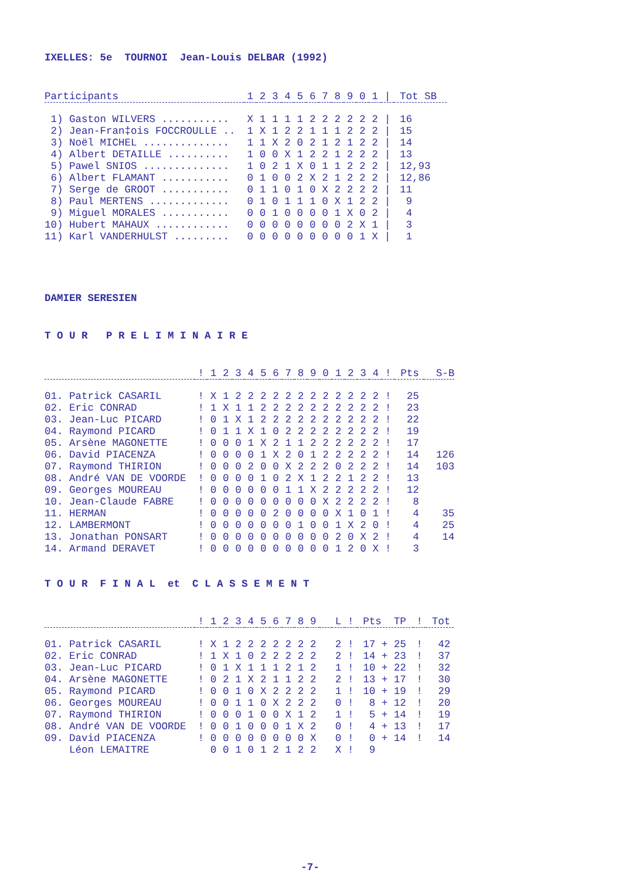IXELLES: 5e TOURNOI Jean-Louis DELBAR (1992)
| Participants | 1 | 2 | 3 | 4 | 5 | 6 | 7 | 8 | 9 | 0 | 1 | / | Tot SB |
| --- | --- | --- | --- | --- | --- | --- | --- | --- | --- | --- | --- | --- | --- |
| 1) Gaston WILVERS ........... | X | 1 | 1 | 1 | 1 | 2 | 2 | 2 | 2 | 2 | 2 | / | 16 |
| 2) Jean-Fran‡ois FOCCROULLE .. | 1 | X | 1 | 2 | 2 | 1 | 1 | 1 | 2 | 2 | 2 | / | 15 |
| 3) Noël MICHEL .............. | 1 | 1 | X | 2 | 0 | 2 | 1 | 2 | 1 | 2 | 2 | / | 14 |
| 4) Albert DETAILLE .......... | 1 | 0 | 0 | X | 1 | 2 | 2 | 1 | 2 | 2 | 2 | / | 13 |
| 5) Pawel SNIOS .............. | 1 | 0 | 2 | 1 | X | 0 | 1 | 1 | 2 | 2 | 2 | / | 12,93 |
| 6) Albert FLAMANT ........... | 0 | 1 | 0 | 0 | 2 | X | 2 | 1 | 2 | 2 | 2 | / | 12,86 |
| 7) Serge de GROOT ........... | 0 | 1 | 1 | 0 | 1 | 0 | X | 2 | 2 | 2 | 2 | / | 11 |
| 8) Paul MERTENS ............. | 0 | 1 | 0 | 1 | 1 | 1 | 0 | X | 1 | 2 | 2 | / | 9 |
| 9) Miguel MORALES ........... | 0 | 0 | 1 | 0 | 0 | 0 | 0 | 1 | X | 0 | 2 | / | 4 |
| 10) Hubert MAHAUX ............ | 0 | 0 | 0 | 0 | 0 | 0 | 0 | 0 | 2 | X | 1 | / | 3 |
| 11) Karl VANDERHULST ......... | 0 | 0 | 0 | 0 | 0 | 0 | 0 | 0 | 0 | 1 | X | / | 1 |
DAMIER SERESIEN
T O U R P R E L I M I N A I R E
| | ! | 1 | 2 | 3 | 4 | 5 | 6 | 7 | 8 | 9 | 0 | 1 | 2 | 3 | 4 | ! | Pts | S-B |
| --- | --- | --- | --- | --- | --- | --- | --- | --- | --- | --- | --- | --- | --- | --- | --- | --- | --- | --- |
| 01. Patrick CASARIL | ! | X | 1 | 2 | 2 | 2 | 2 | 2 | 2 | 2 | 2 | 2 | 2 | 2 | 2 | ! | 25 | |
| 02. Eric CONRAD | ! | 1 | X | 1 | 1 | 2 | 2 | 2 | 2 | 2 | 2 | 2 | 2 | 2 | 2 | ! | 23 | |
| 03. Jean-Luc PICARD | ! | 0 | 1 | X | 1 | 2 | 2 | 2 | 2 | 2 | 2 | 2 | 2 | 2 | 2 | ! | 22 | |
| 04. Raymond PICARD | ! | 0 | 1 | 1 | X | 1 | 0 | 2 | 2 | 2 | 2 | 2 | 2 | 2 | 2 | ! | 19 | |
| 05. Arsène MAGONETTE | ! | 0 | 0 | 0 | 1 | X | 2 | 1 | 1 | 2 | 2 | 2 | 2 | 2 | 2 | ! | 17 | |
| 06. David PIACENZA | ! | 0 | 0 | 0 | 0 | 1 | X | 2 | 0 | 1 | 2 | 2 | 2 | 2 | 2 | ! | 14 | 126 |
| 07. Raymond THIRION | ! | 0 | 0 | 0 | 2 | 0 | 0 | X | 2 | 2 | 2 | 0 | 2 | 2 | 2 | ! | 14 | 103 |
| 08. André VAN DE VOORDE | ! | 0 | 0 | 0 | 0 | 1 | 0 | 2 | X | 1 | 2 | 2 | 1 | 2 | 2 | ! | 13 | |
| 09. Georges MOUREAU | ! | 0 | 0 | 0 | 0 | 0 | 0 | 1 | 1 | X | 2 | 2 | 2 | 2 | 2 | ! | 12 | |
| 10. Jean-Claude FABRE | ! | 0 | 0 | 0 | 0 | 0 | 0 | 0 | 0 | 0 | X | 2 | 2 | 2 | 2 | ! | 8 | |
| 11. HERMAN | ! | 0 | 0 | 0 | 0 | 0 | 2 | 0 | 0 | 0 | 0 | X | 1 | 0 | 1 | ! | 4 | 35 |
| 12. LAMBERMONT | ! | 0 | 0 | 0 | 0 | 0 | 0 | 0 | 1 | 0 | 0 | 1 | X | 2 | 0 | ! | 4 | 25 |
| 13. Jonathan PONSART | ! | 0 | 0 | 0 | 0 | 0 | 0 | 0 | 0 | 0 | 0 | 2 | 0 | X | 2 | ! | 4 | 14 |
| 14. Armand DERAVET | ! | 0 | 0 | 0 | 0 | 0 | 0 | 0 | 0 | 0 | 0 | 1 | 2 | 0 | X | ! | 3 | |
T O U R F I N A L et C L A S S E M E N T
| | ! | 1 | 2 | 3 | 4 | 5 | 6 | 7 | 8 | 9 | | L | ! | Pts TP | ! | Tot |
| --- | --- | --- | --- | --- | --- | --- | --- | --- | --- | --- | --- | --- | --- | --- | --- | --- |
| 01. Patrick CASARIL | ! | X | 1 | 2 | 2 | 2 | 2 | 2 | 2 | 2 | | 2 | ! | 17 + 25 | ! | 42 |
| 02. Eric CONRAD | ! | 1 | X | 1 | 0 | 2 | 2 | 2 | 2 | 2 | | 2 | ! | 14 + 23 | ! | 37 |
| 03. Jean-Luc PICARD | ! | 0 | 1 | X | 1 | 1 | 1 | 2 | 1 | 2 | | 1 | ! | 10 + 22 | ! | 32 |
| 04. Arsène MAGONETTE | ! | 0 | 2 | 1 | X | 2 | 1 | 1 | 2 | 2 | | 2 | ! | 13 + 17 | ! | 30 |
| 05. Raymond PICARD | ! | 0 | 0 | 1 | 0 | X | 2 | 2 | 2 | 2 | | 1 | ! | 10 + 19 | ! | 29 |
| 06. Georges MOUREAU | ! | 0 | 0 | 1 | 1 | 0 | X | 2 | 2 | 2 | | 0 | ! | 8 + 12 | ! | 20 |
| 07. Raymond THIRION | ! | 0 | 0 | 0 | 1 | 0 | 0 | X | 1 | 2 | | 1 | ! | 5 + 14 | ! | 19 |
| 08. André VAN DE VOORDE | ! | 0 | 0 | 1 | 0 | 0 | 0 | 1 | X | 2 | | 0 | ! | 4 + 13 | ! | 17 |
| 09. David PIACENZA | ! | 0 | 0 | 0 | 0 | 0 | 0 | 0 | 0 | X | | 0 | ! | 0 + 14 | ! | 14 |
| Léon LEMAITRE | | 0 | 0 | 1 | 0 | 1 | 2 | 1 | 2 | 2 | | X | ! | 9 | | |
-7-